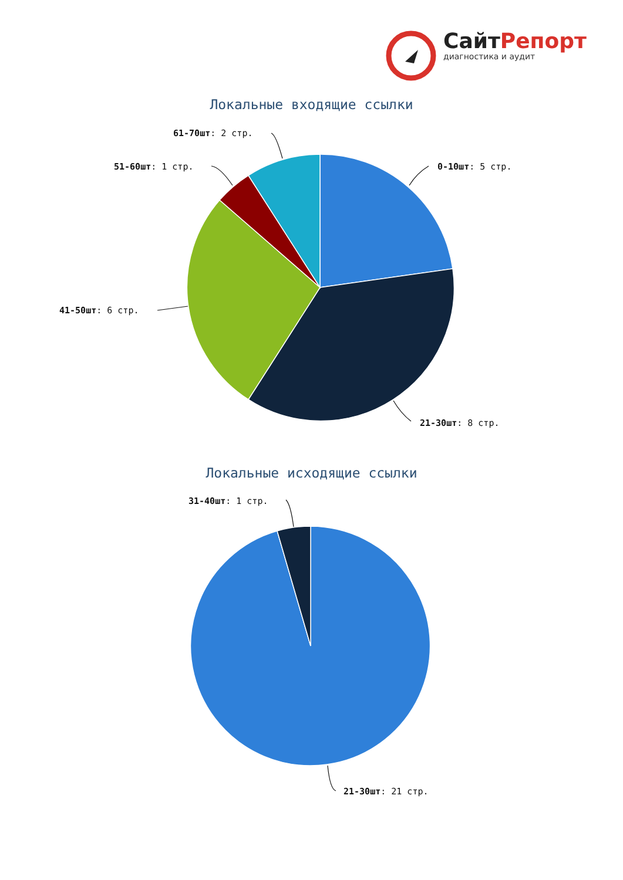СайтРепорт
диагностика и аудит
Локальные входящие ссылки
61-70шт: 2 стр.
51-60шт: 1 стр. 0-10шт: 5 стр.
41-50шт: 6 стр.
21-30шт: 8 стр.
Локальные исходящие ссылки
31-40шт: 1 стр.
21-30шт: 21 стр.